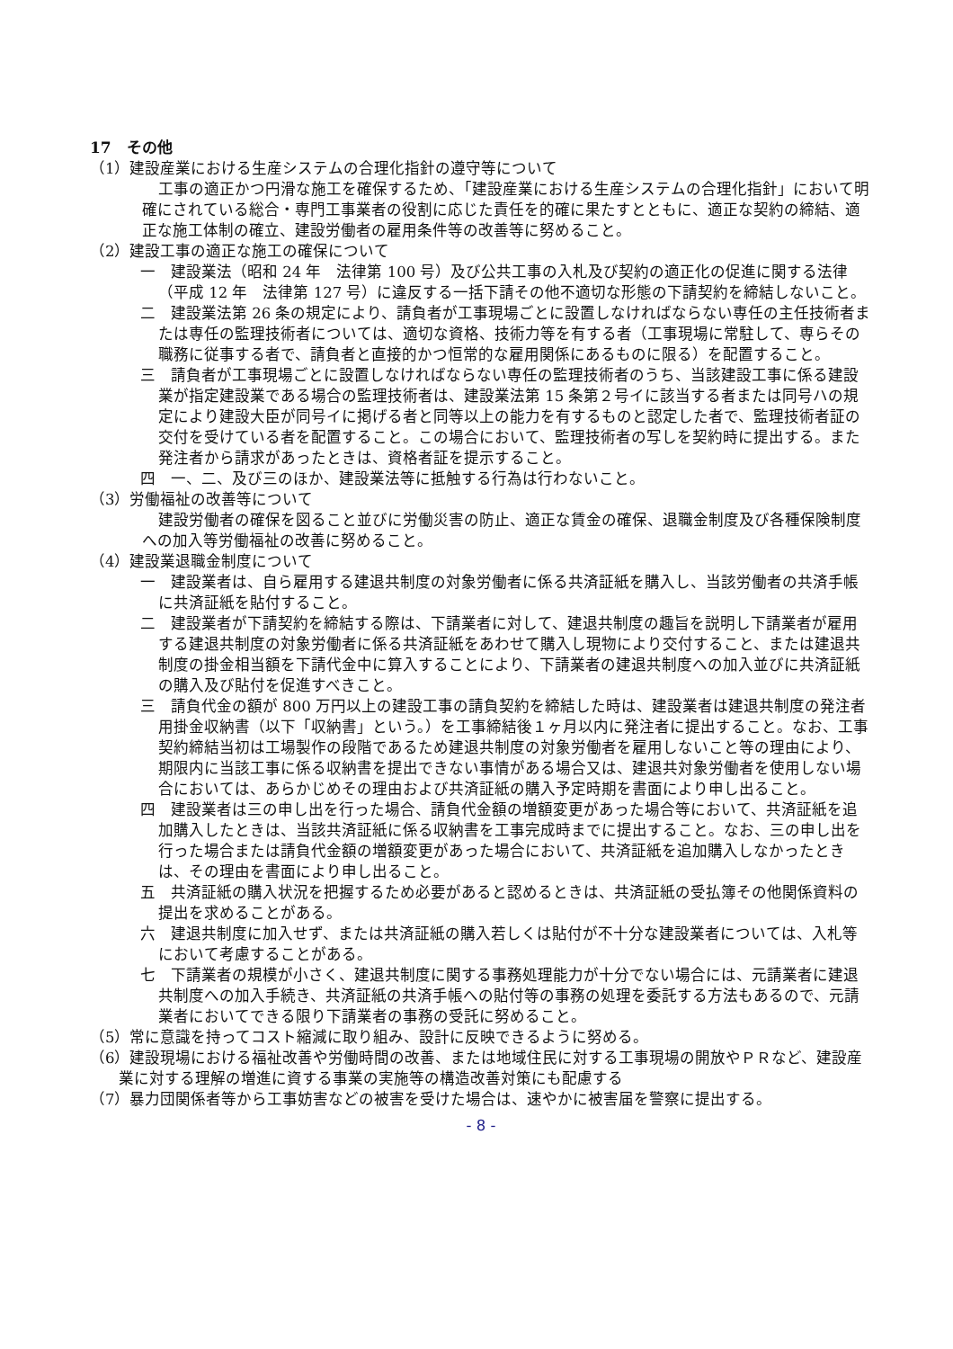17　その他
（1）建設産業における生産システムの合理化指針の遵守等について
工事の適正かつ円滑な施工を確保するため、「建設産業における生産システムの合理化指針」において明確にされている総合・専門工事業者の役割に応じた責任を的確に果たすとともに、適正な契約の締結、適正な施工体制の確立、建設労働者の雇用条件等の改善等に努めること。
（2）建設工事の適正な施工の確保について
一　建設業法（昭和 24 年　法律第 100 号）及び公共工事の入札及び契約の適正化の促進に関する法律（平成 12 年　法律第 127 号）に違反する一括下請その他不適切な形態の下請契約を締結しないこと。
二　建設業法第 26 条の規定により、請負者が工事現場ごとに設置しなければならない専任の主任技術者または専任の監理技術者については、適切な資格、技術力等を有する者（工事現場に常駐して、専らその職務に従事する者で、請負者と直接的かつ恒常的な雇用関係にあるものに限る）を配置すること。
三　請負者が工事現場ごとに設置しなければならない専任の監理技術者のうち、当該建設工事に係る建設業が指定建設業である場合の監理技術者は、建設業法第 15 条第２号イに該当する者または同号ハの規定により建設大臣が同号イに掲げる者と同等以上の能力を有するものと認定した者で、監理技術者証の交付を受けている者を配置すること。この場合において、監理技術者の写しを契約時に提出する。また発注者から請求があったときは、資格者証を提示すること。
四　一、二、及び三のほか、建設業法等に抵触する行為は行わないこと。
（3）労働福祉の改善等について
建設労働者の確保を図ること並びに労働災害の防止、適正な賃金の確保、退職金制度及び各種保険制度への加入等労働福祉の改善に努めること。
（4）建設業退職金制度について
一　建設業者は、自ら雇用する建退共制度の対象労働者に係る共済証紙を購入し、当該労働者の共済手帳に共済証紙を貼付すること。
二　建設業者が下請契約を締結する際は、下請業者に対して、建退共制度の趣旨を説明し下請業者が雇用する建退共制度の対象労働者に係る共済証紙をあわせて購入し現物により交付すること、または建退共制度の掛金相当額を下請代金中に算入することにより、下請業者の建退共制度への加入並びに共済証紙の購入及び貼付を促進すべきこと。
三　請負代金の額が 800 万円以上の建設工事の請負契約を締結した時は、建設業者は建退共制度の発注者用掛金収納書（以下「収納書」という。）を工事締結後１ヶ月以内に発注者に提出すること。なお、工事契約締結当初は工場製作の段階であるため建退共制度の対象労働者を雇用しないこと等の理由により、期限内に当該工事に係る収納書を提出できない事情がある場合又は、建退共対象労働者を使用しない場合においては、あらかじめその理由および共済証紙の購入予定時期を書面により申し出ること。
四　建設業者は三の申し出を行った場合、請負代金額の増額変更があった場合等において、共済証紙を追加購入したときは、当該共済証紙に係る収納書を工事完成時までに提出すること。なお、三の申し出を行った場合または請負代金額の増額変更があった場合において、共済証紙を追加購入しなかったときは、その理由を書面により申し出ること。
五　共済証紙の購入状況を把握するため必要があると認めるときは、共済証紙の受払簿その他関係資料の提出を求めることがある。
六　建退共制度に加入せず、または共済証紙の購入若しくは貼付が不十分な建設業者については、入札等において考慮することがある。
七　下請業者の規模が小さく、建退共制度に関する事務処理能力が十分でない場合には、元請業者に建退共制度への加入手続き、共済証紙の共済手帳への貼付等の事務の処理を委託する方法もあるので、元請業者においてできる限り下請業者の事務の受託に努めること。
（5）常に意識を持ってコスト縮減に取り組み、設計に反映できるように努める。
（6）建設現場における福祉改善や労働時間の改善、または地域住民に対する工事現場の開放やＰＲなど、建設産業に対する理解の増進に資する事業の実施等の構造改善対策にも配慮する
（7）暴力団関係者等から工事妨害などの被害を受けた場合は、速やかに被害届を警察に提出する。
- 8 -